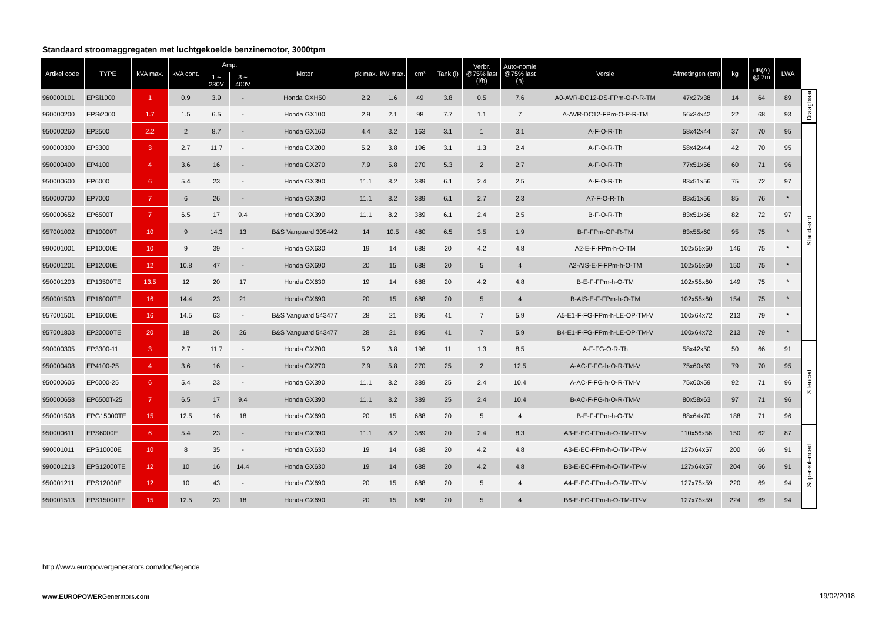Standaard stroomaggregaten met luchtgekoelde benzinemotor, 3000tpm
| Artikel code | TYPE | kVA max. | kVA cont. | Amp. | | Motor | pk max. | kW max. | cm³ | Tank (l) | Verbr. @75% last (l/h) | Auto-nomie @75% last (h) | Versie | Afmetingen (cm) | kg | dB(A) @ 7m | LWA | |
| --- | --- | --- | --- | --- | --- | --- | --- | --- | --- | --- | --- | --- | --- | --- | --- | --- | --- | --- |
| | | | | 1 ~ 230V | 3 ~ 400V | | | | | | | | | | | | | |
| 960000101 | EPSi1000 | 1 | 0.9 | 3.9 | - | Honda GXH50 | 2.2 | 1.6 | 49 | 3.8 | 0.5 | 7.6 | A0-AVR-DC12-DS-FPm-O-P-R-TM | 47x27x38 | 14 | 64 | 89 | Draagbaar |
| 960000200 | EPSi2000 | 1.7 | 1.5 | 6.5 | - | Honda GX100 | 2.9 | 2.1 | 98 | 7.7 | 1.1 | 7 | A-AVR-DC12-FPm-O-P-R-TM | 56x34x42 | 22 | 68 | 93 | |
| 950000260 | EP2500 | 2.2 | 2 | 8.7 | - | Honda GX160 | 4.4 | 3.2 | 163 | 3.1 | 1 | 3.1 | A-F-O-R-Th | 58x42x44 | 37 | 70 | 95 | Standaard |
| 990000300 | EP3300 | 3 | 2.7 | 11.7 | - | Honda GX200 | 5.2 | 3.8 | 196 | 3.1 | 1.3 | 2.4 | A-F-O-R-Th | 58x42x44 | 42 | 70 | 95 | |
| 950000400 | EP4100 | 4 | 3.6 | 16 | - | Honda GX270 | 7.9 | 5.8 | 270 | 5.3 | 2 | 2.7 | A-F-O-R-Th | 77x51x56 | 60 | 71 | 96 | |
| 950000600 | EP6000 | 6 | 5.4 | 23 | - | Honda GX390 | 11.1 | 8.2 | 389 | 6.1 | 2.4 | 2.5 | A-F-O-R-Th | 83x51x56 | 75 | 72 | 97 | |
| 950000700 | EP7000 | 7 | 6 | 26 | - | Honda GX390 | 11.1 | 8.2 | 389 | 6.1 | 2.7 | 2.3 | A7-F-O-R-Th | 83x51x56 | 85 | 76 | * | |
| 950000652 | EP6500T | 7 | 6.5 | 17 | 9.4 | Honda GX390 | 11.1 | 8.2 | 389 | 6.1 | 2.4 | 2.5 | B-F-O-R-Th | 83x51x56 | 82 | 72 | 97 | |
| 957001002 | EP10000T | 10 | 9 | 14.3 | 13 | B&S Vanguard 305442 | 14 | 10.5 | 480 | 6.5 | 3.5 | 1.9 | B-F-FPm-OP-R-TM | 83x55x60 | 95 | 75 | * | |
| 990001001 | EP10000E | 10 | 9 | 39 | - | Honda GX630 | 19 | 14 | 688 | 20 | 4.2 | 4.8 | A2-E-F-FPm-h-O-TM | 102x55x60 | 146 | 75 | * | |
| 950001201 | EP12000E | 12 | 10.8 | 47 | - | Honda GX690 | 20 | 15 | 688 | 20 | 5 | 4 | A2-AIS-E-F-FPm-h-O-TM | 102x55x60 | 150 | 75 | * | |
| 950001203 | EP13500TE | 13.5 | 12 | 20 | 17 | Honda GX630 | 19 | 14 | 688 | 20 | 4.2 | 4.8 | B-E-F-FPm-h-O-TM | 102x55x60 | 149 | 75 | * | |
| 950001503 | EP16000TE | 16 | 14.4 | 23 | 21 | Honda GX690 | 20 | 15 | 688 | 20 | 5 | 4 | B-AIS-E-F-FPm-h-O-TM | 102x55x60 | 154 | 75 | * | |
| 957001501 | EP16000E | 16 | 14.5 | 63 | - | B&S Vanguard 543477 | 28 | 21 | 895 | 41 | 7 | 5.9 | A5-E1-F-FG-FPm-h-LE-OP-TM-V | 100x64x72 | 213 | 79 | * | |
| 957001803 | EP20000TE | 20 | 18 | 26 | 26 | B&S Vanguard 543477 | 28 | 21 | 895 | 41 | 7 | 5.9 | B4-E1-F-FG-FPm-h-LE-OP-TM-V | 100x64x72 | 213 | 79 | * | |
| 990000305 | EP3300-11 | 3 | 2.7 | 11.7 | - | Honda GX200 | 5.2 | 3.8 | 196 | 11 | 1.3 | 8.5 | A-F-FG-O-R-Th | 58x42x50 | 50 | 66 | 91 | Silenced |
| 950000408 | EP4100-25 | 4 | 3.6 | 16 | - | Honda GX270 | 7.9 | 5.8 | 270 | 25 | 2 | 12.5 | A-AC-F-FG-h-O-R-TM-V | 75x60x59 | 79 | 70 | 95 | |
| 950000605 | EP6000-25 | 6 | 5.4 | 23 | - | Honda GX390 | 11.1 | 8.2 | 389 | 25 | 2.4 | 10.4 | A-AC-F-FG-h-O-R-TM-V | 75x60x59 | 92 | 71 | 96 | |
| 950000658 | EP6500T-25 | 7 | 6.5 | 17 | 9.4 | Honda GX390 | 11.1 | 8.2 | 389 | 25 | 2.4 | 10.4 | B-AC-F-FG-h-O-R-TM-V | 80x58x63 | 97 | 71 | 96 | |
| 950001508 | EPG15000TE | 15 | 12.5 | 16 | 18 | Honda GX690 | 20 | 15 | 688 | 20 | 5 | 4 | B-E-F-FPm-h-O-TM | 88x64x70 | 188 | 71 | 96 | |
| 950000611 | EPS6000E | 6 | 5.4 | 23 | - | Honda GX390 | 11.1 | 8.2 | 389 | 20 | 2.4 | 8.3 | A3-E-EC-FPm-h-O-TM-TP-V | 110x56x56 | 150 | 62 | 87 | Super-silenced |
| 990001011 | EPS10000E | 10 | 8 | 35 | - | Honda GX630 | 19 | 14 | 688 | 20 | 4.2 | 4.8 | A3-E-EC-FPm-h-O-TM-TP-V | 127x64x57 | 200 | 66 | 91 | |
| 990001213 | EPS12000TE | 12 | 10 | 16 | 14.4 | Honda GX630 | 19 | 14 | 688 | 20 | 4.2 | 4.8 | B3-E-EC-FPm-h-O-TM-TP-V | 127x64x57 | 204 | 66 | 91 | |
| 950001211 | EPS12000E | 12 | 10 | 43 | - | Honda GX690 | 20 | 15 | 688 | 20 | 5 | 4 | A4-E-EC-FPm-h-O-TM-TP-V | 127x75x59 | 220 | 69 | 94 | |
| 950001513 | EPS15000TE | 15 | 12.5 | 23 | 18 | Honda GX690 | 20 | 15 | 688 | 20 | 5 | 4 | B6-E-EC-FPm-h-O-TM-TP-V | 127x75x59 | 224 | 69 | 94 | |
http://www.europowergenerators.com/doc/legende
www.EUROPOWERGenerators.com 19/02/2018